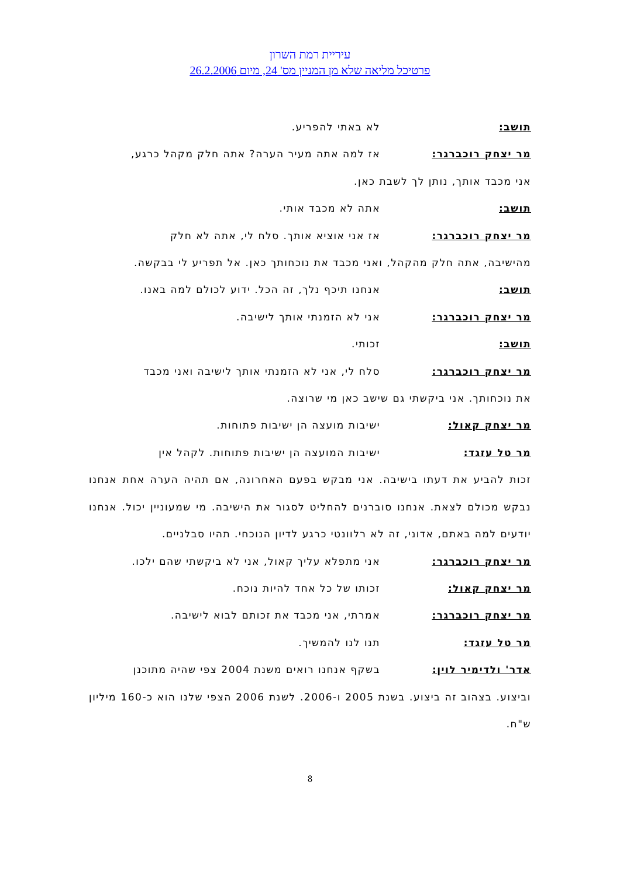עיריית רמת השרון
פרטיכל מליאה שלא מן המניין מס' 24, מיום 26.2.2006
תושב: לא באתי להפריע.
מר יצחק רוכברגר: אז למה אתה מעיר הערה? אתה חלק מקהל כרגע,
אני מכבד אותך, נותן לך לשבת כאן.
תושב: אתה לא מכבד אותי.
מר יצחק רוכברגר: אז אני אוציא אותך. סלח לי, אתה לא חלק
מהישיבה, אתה חלק מהקהל, ואני מכבד את נוכחותך כאן. אל תפריע לי בבקשה.
תושב: אנחנו תיכף נלך, זה הכל. ידוע לכולם למה באנו.
מר יצחק רוכברגר: אני לא הזמנתי אותך לישיבה.
תושב: זכותי.
מר יצחק רוכברגר: סלח לי, אני לא הזמנתי אותך לישיבה ואני מכבד
את נוכחותך. אני ביקשתי גם שישב כאן מי שרוצה.
מר יצחק קאול: ישיבות מועצה הן ישיבות פתוחות.
מר טל עזגד: ישיבות המועצה הן ישיבות פתוחות. לקהל אין
זכות להביע את דעתו בישיבה. אני מבקש בפעם האחרונה, אם תהיה הערה אחת אנחנו נבקש מכולם לצאת. אנחנו סוברנים להחליט לסגור את הישיבה. מי שמעוניין יכול. אנחנו יודעים למה באתם, אדוני, זה לא רלוונטי כרגע לדיון הנוכחי. תהיו סבלניים.
מר יצחק רוכברגר: אני מתפלא עליך קאול, אני לא ביקשתי שהם ילכו.
מר יצחק קאול: זכותו של כל אחד להיות נוכח.
מר יצחק רוכברגר: אמרתי, אני מכבד את זכותם לבוא לישיבה.
מר טל עזגד: תנו לנו להמשיך.
אדר' ולדימיר לוין: בשקף אנחנו רואים משנת 2004 צפי שהיה מתוכנן
וביצוע. בצהוב זה ביצוע. בשנת 2005 ו-2006. לשנת 2006 הצפי שלנו הוא כ-160 מיליון ש"ח.
8